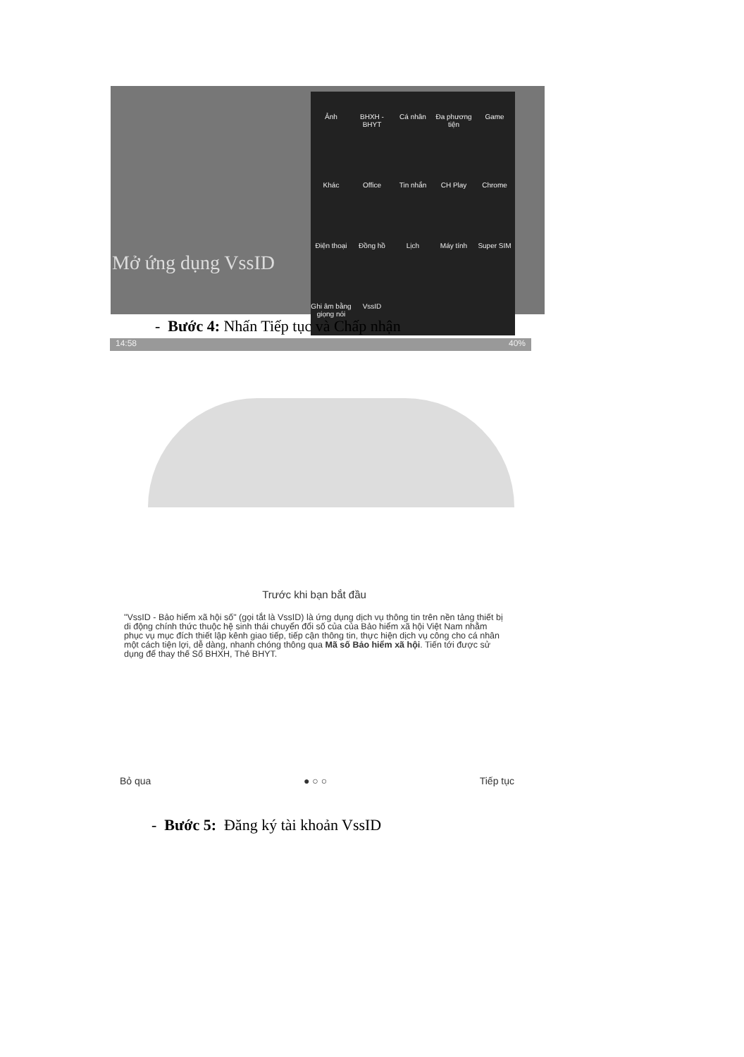Mở ứng dụng VssID
Ảnh
BHXH - BHYT
Cá nhân
Đa phương tiện
Game
Khác
Office
Tin nhắn
CH Play
Chrome
Điện thoại
Đồng hồ
Lịch
Máy tính
Super SIM
Ghi âm bằng giọng nói
VssID
- Bước 4: Nhấn Tiếp tục và Chấp nhận
14:58 40%
Trước khi bạn bắt đầu
"VssID - Bảo hiểm xã hội số" (gọi tắt là VssID) là ứng dụng dịch vụ thông tin trên nền tảng thiết bị di động chính thức thuộc hệ sinh thái chuyển đổi số của của Bảo hiểm xã hội Việt Nam nhằm phục vụ mục đích thiết lập kênh giao tiếp, tiếp cận thông tin, thực hiện dịch vụ công cho cá nhân một cách tiện lợi, dễ dàng, nhanh chóng thông qua Mã số Bảo hiểm xã hội. Tiến tới được sử dụng để thay thế Sổ BHXH, Thẻ BHYT.
Bỏ qua ● ○ ○ Tiếp tục
- Bước 5: Đăng ký tài khoản VssID